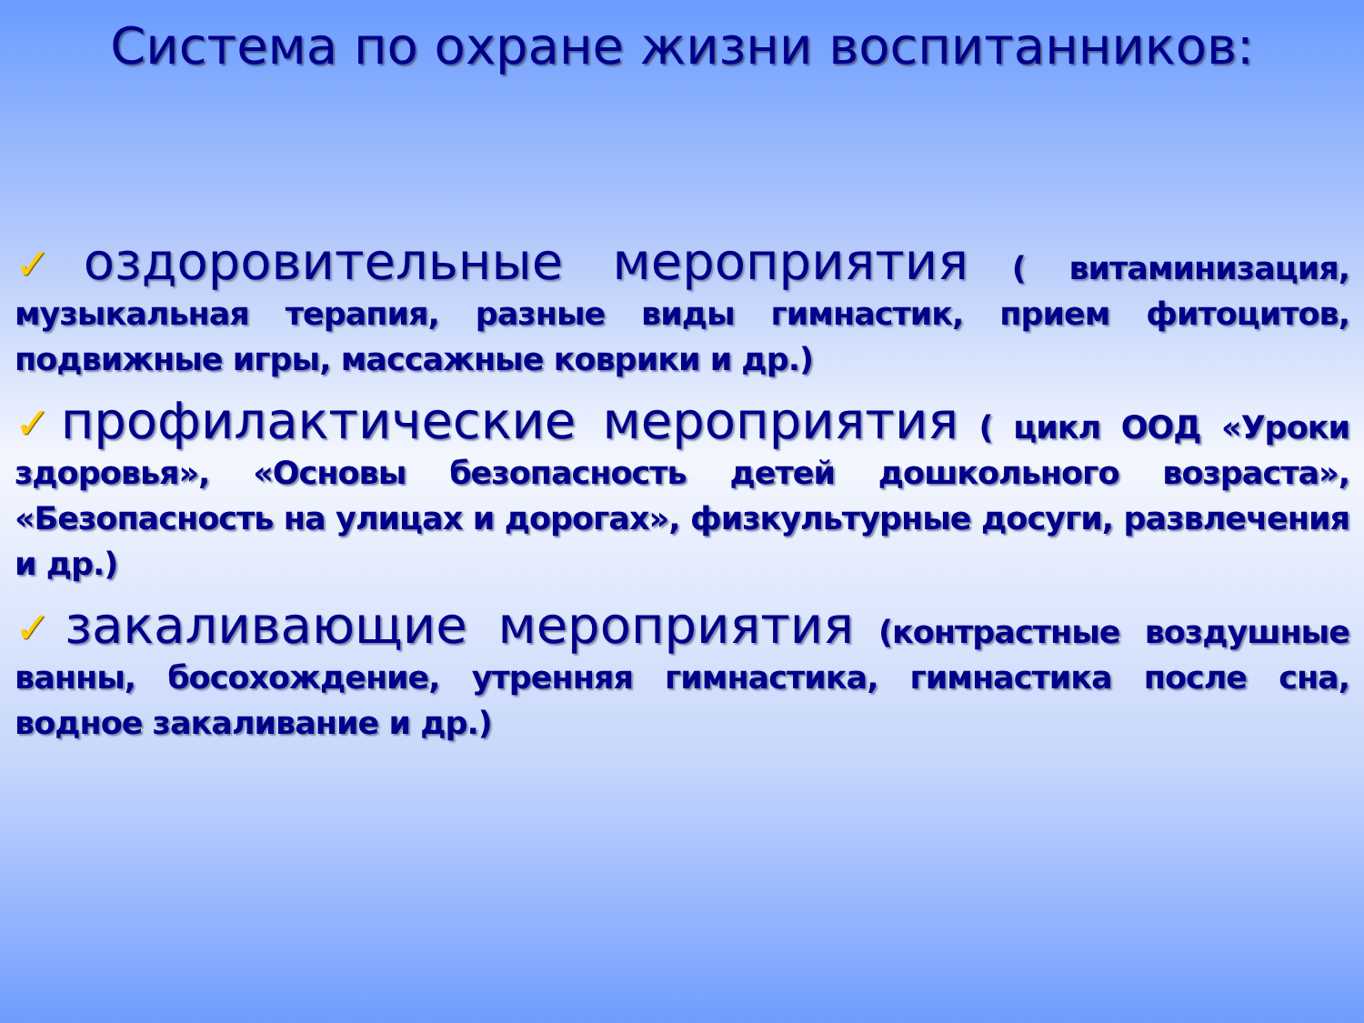Система по охране жизни воспитанников:
✓оздоровительные мероприятия ( витаминизация, музыкальная терапия, разные виды гимнастик, прием фитоцитов, подвижные игры, массажные коврики и др.)
✓профилактические мероприятия ( цикл ООД «Уроки здоровья», «Основы безопасность детей дошкольного возраста», «Безопасность на улицах и дорогах», физкультурные досуги, развлечения и др.)
✓закаливающие мероприятия (контрастные воздушные ванны, босохождение, утренняя гимнастика, гимнастика после сна, водное закаливание и др.)